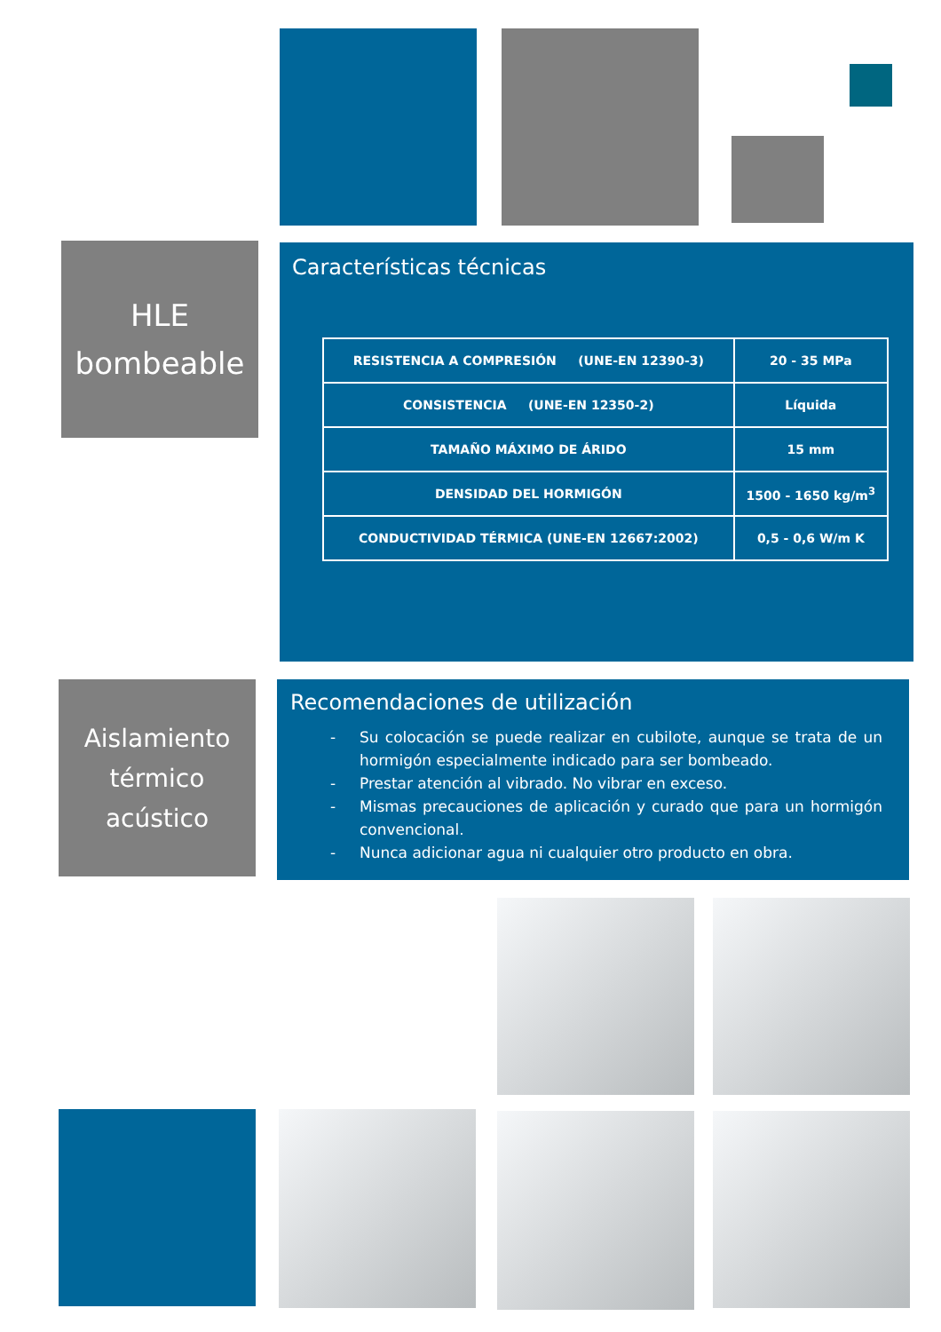HLE
bombeable
Características técnicas
| RESISTENCIA A COMPRESIÓN (UNE-EN 12390-3) | 20 - 35 MPa |
| CONSISTENCIA (UNE-EN 12350-2) | Líquida |
| TAMAÑO MÁXIMO DE ÁRIDO | 15 mm |
| DENSIDAD DEL HORMIGÓN | 1500 - 1650 kg/m<sup>3</sup> |
| CONDUCTIVIDAD TÉRMICA (UNE-EN 12667:2002) | 0,5 - 0,6 W/m K |
Aislamiento
térmico
acústico
Recomendaciones de utilización
- Su colocación se puede realizar en cubilote, aunque se trata de un hormigón especialmente indicado para ser bombeado.
- Prestar atención al vibrado. No vibrar en exceso.
- Mismas precauciones de aplicación y curado que para un hormigón convencional.
- Nunca adicionar agua ni cualquier otro producto en obra.